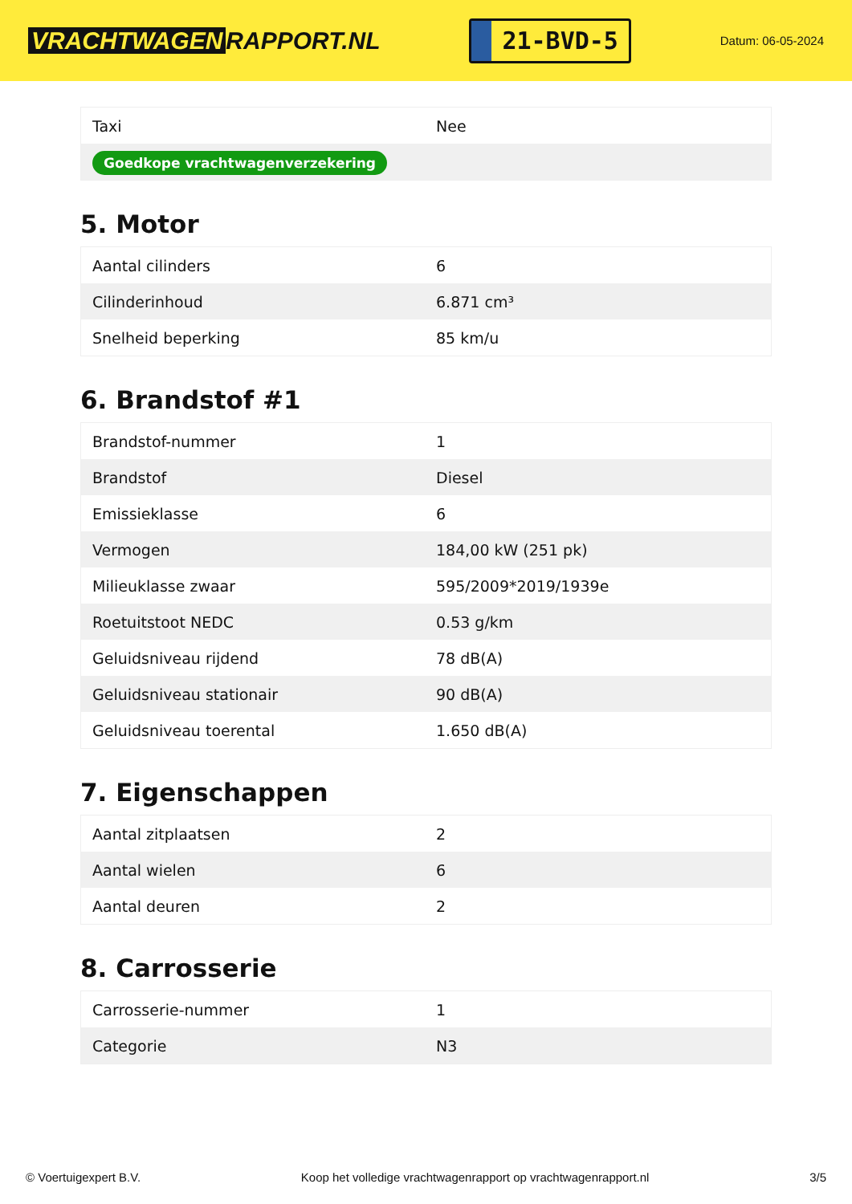VRACHTWAGEN RAPPORT.NL
21-BVD-5
Datum: 06-05-2024
| Taxi | Nee |
| Goedkope vrachtwagenverzekering | |
5. Motor
| Aantal cilinders | 6 |
| Cilinderinhoud | 6.871 cm³ |
| Snelheid beperking | 85 km/u |
6. Brandstof #1
| Brandstof-nummer | 1 |
| Brandstof | Diesel |
| Emissieklasse | 6 |
| Vermogen | 184,00 kW (251 pk) |
| Milieuklasse zwaar | 595/2009*2019/1939e |
| Roetuitstoot NEDC | 0.53 g/km |
| Geluidsniveau rijdend | 78 dB(A) |
| Geluidsniveau stationair | 90 dB(A) |
| Geluidsniveau toerental | 1.650 dB(A) |
7. Eigenschappen
| Aantal zitplaatsen | 2 |
| Aantal wielen | 6 |
| Aantal deuren | 2 |
8. Carrosserie
| Carrosserie-nummer | 1 |
| Categorie | N3 |
© Voertuigexpert B.V. Koop het volledige vrachtwagenrapport op vrachtwagenrapport.nl 3/5